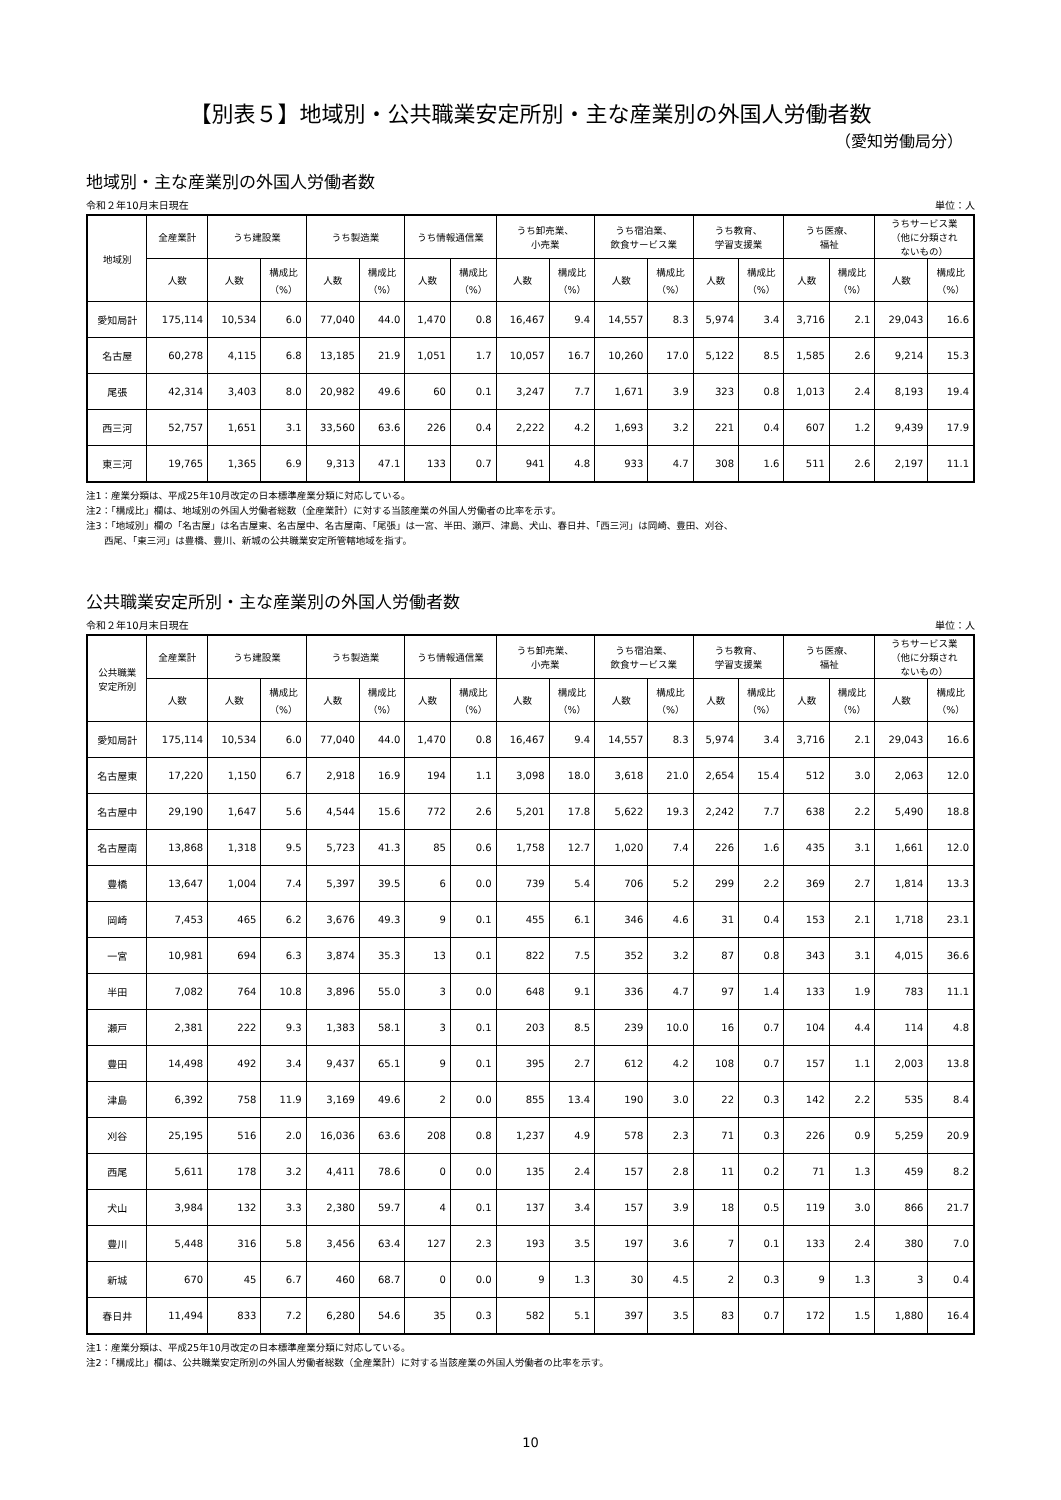【別表５】地域別・公共職業安定所別・主な産業別の外国人労働者数
（愛知労働局分）
地域別・主な産業別の外国人労働者数
令和２年10月末日現在 単位：人
| 地域別 | 全産業計 | うち建設業 | | うち製造業 | | うち情報通信業 | | うち卸売業、 小売業 | | うち宿泊業、 飲食サービス業 | | うち教育、 学習支援業 | | うち医療、 福祉 | | うちサービス業 （他に分類され ないもの） | |
| --- | --- | --- | --- | --- | --- | --- | --- | --- | --- | --- | --- | --- | --- | --- | --- | --- | --- |
| | 人数 | 人数 | 構成比 （%） | 人数 | 構成比 （%） | 人数 | 構成比 （%） | 人数 | 構成比 （%） | 人数 | 構成比 （%） | 人数 | 構成比 （%） | 人数 | 構成比 （%） | 人数 | 構成比 （%） |
| 愛知局計 | 175,114 | 10,534 | 6.0 | 77,040 | 44.0 | 1,470 | 0.8 | 16,467 | 9.4 | 14,557 | 8.3 | 5,974 | 3.4 | 3,716 | 2.1 | 29,043 | 16.6 |
| 名古屋 | 60,278 | 4,115 | 6.8 | 13,185 | 21.9 | 1,051 | 1.7 | 10,057 | 16.7 | 10,260 | 17.0 | 5,122 | 8.5 | 1,585 | 2.6 | 9,214 | 15.3 |
| 尾張 | 42,314 | 3,403 | 8.0 | 20,982 | 49.6 | 60 | 0.1 | 3,247 | 7.7 | 1,671 | 3.9 | 323 | 0.8 | 1,013 | 2.4 | 8,193 | 19.4 |
| 西三河 | 52,757 | 1,651 | 3.1 | 33,560 | 63.6 | 226 | 0.4 | 2,222 | 4.2 | 1,693 | 3.2 | 221 | 0.4 | 607 | 1.2 | 9,439 | 17.9 |
| 東三河 | 19,765 | 1,365 | 6.9 | 9,313 | 47.1 | 133 | 0.7 | 941 | 4.8 | 933 | 4.7 | 308 | 1.6 | 511 | 2.6 | 2,197 | 11.1 |
注1：産業分類は、平成25年10月改定の日本標準産業分類に対応している。
注2：「構成比」欄は、地域別の外国人労働者総数（全産業計）に対する当該産業の外国人労働者の比率を示す。
注3：「地域別」欄の「名古屋」は名古屋東、名古屋中、名古屋南、「尾張」は一宮、半田、瀬戸、津島、犬山、春日井、「西三河」は岡崎、豊田、刈谷、
西尾、「東三河」は豊橋、豊川、新城の公共職業安定所管轄地域を指す。
公共職業安定所別・主な産業別の外国人労働者数
令和２年10月末日現在 単位：人
| 公共職業 安定所別 | 全産業計 | うち建設業 | | うち製造業 | | うち情報通信業 | | うち卸売業、 小売業 | | うち宿泊業、 飲食サービス業 | | うち教育、 学習支援業 | | うち医療、 福祉 | | うちサービス業 （他に分類され ないもの） | |
| --- | --- | --- | --- | --- | --- | --- | --- | --- | --- | --- | --- | --- | --- | --- | --- | --- | --- |
| | 人数 | 人数 | 構成比 （%） | 人数 | 構成比 （%） | 人数 | 構成比 （%） | 人数 | 構成比 （%） | 人数 | 構成比 （%） | 人数 | 構成比 （%） | 人数 | 構成比 （%） | 人数 | 構成比 （%） |
| 愛知局計 | 175,114 | 10,534 | 6.0 | 77,040 | 44.0 | 1,470 | 0.8 | 16,467 | 9.4 | 14,557 | 8.3 | 5,974 | 3.4 | 3,716 | 2.1 | 29,043 | 16.6 |
| 名古屋東 | 17,220 | 1,150 | 6.7 | 2,918 | 16.9 | 194 | 1.1 | 3,098 | 18.0 | 3,618 | 21.0 | 2,654 | 15.4 | 512 | 3.0 | 2,063 | 12.0 |
| 名古屋中 | 29,190 | 1,647 | 5.6 | 4,544 | 15.6 | 772 | 2.6 | 5,201 | 17.8 | 5,622 | 19.3 | 2,242 | 7.7 | 638 | 2.2 | 5,490 | 18.8 |
| 名古屋南 | 13,868 | 1,318 | 9.5 | 5,723 | 41.3 | 85 | 0.6 | 1,758 | 12.7 | 1,020 | 7.4 | 226 | 1.6 | 435 | 3.1 | 1,661 | 12.0 |
| 豊橋 | 13,647 | 1,004 | 7.4 | 5,397 | 39.5 | 6 | 0.0 | 739 | 5.4 | 706 | 5.2 | 299 | 2.2 | 369 | 2.7 | 1,814 | 13.3 |
| 岡崎 | 7,453 | 465 | 6.2 | 3,676 | 49.3 | 9 | 0.1 | 455 | 6.1 | 346 | 4.6 | 31 | 0.4 | 153 | 2.1 | 1,718 | 23.1 |
| 一宮 | 10,981 | 694 | 6.3 | 3,874 | 35.3 | 13 | 0.1 | 822 | 7.5 | 352 | 3.2 | 87 | 0.8 | 343 | 3.1 | 4,015 | 36.6 |
| 半田 | 7,082 | 764 | 10.8 | 3,896 | 55.0 | 3 | 0.0 | 648 | 9.1 | 336 | 4.7 | 97 | 1.4 | 133 | 1.9 | 783 | 11.1 |
| 瀬戸 | 2,381 | 222 | 9.3 | 1,383 | 58.1 | 3 | 0.1 | 203 | 8.5 | 239 | 10.0 | 16 | 0.7 | 104 | 4.4 | 114 | 4.8 |
| 豊田 | 14,498 | 492 | 3.4 | 9,437 | 65.1 | 9 | 0.1 | 395 | 2.7 | 612 | 4.2 | 108 | 0.7 | 157 | 1.1 | 2,003 | 13.8 |
| 津島 | 6,392 | 758 | 11.9 | 3,169 | 49.6 | 2 | 0.0 | 855 | 13.4 | 190 | 3.0 | 22 | 0.3 | 142 | 2.2 | 535 | 8.4 |
| 刈谷 | 25,195 | 516 | 2.0 | 16,036 | 63.6 | 208 | 0.8 | 1,237 | 4.9 | 578 | 2.3 | 71 | 0.3 | 226 | 0.9 | 5,259 | 20.9 |
| 西尾 | 5,611 | 178 | 3.2 | 4,411 | 78.6 | 0 | 0.0 | 135 | 2.4 | 157 | 2.8 | 11 | 0.2 | 71 | 1.3 | 459 | 8.2 |
| 犬山 | 3,984 | 132 | 3.3 | 2,380 | 59.7 | 4 | 0.1 | 137 | 3.4 | 157 | 3.9 | 18 | 0.5 | 119 | 3.0 | 866 | 21.7 |
| 豊川 | 5,448 | 316 | 5.8 | 3,456 | 63.4 | 127 | 2.3 | 193 | 3.5 | 197 | 3.6 | 7 | 0.1 | 133 | 2.4 | 380 | 7.0 |
| 新城 | 670 | 45 | 6.7 | 460 | 68.7 | 0 | 0.0 | 9 | 1.3 | 30 | 4.5 | 2 | 0.3 | 9 | 1.3 | 3 | 0.4 |
| 春日井 | 11,494 | 833 | 7.2 | 6,280 | 54.6 | 35 | 0.3 | 582 | 5.1 | 397 | 3.5 | 83 | 0.7 | 172 | 1.5 | 1,880 | 16.4 |
注1：産業分類は、平成25年10月改定の日本標準産業分類に対応している。
注2：「構成比」欄は、公共職業安定所別の外国人労働者総数（全産業計）に対する当該産業の外国人労働者の比率を示す。
10